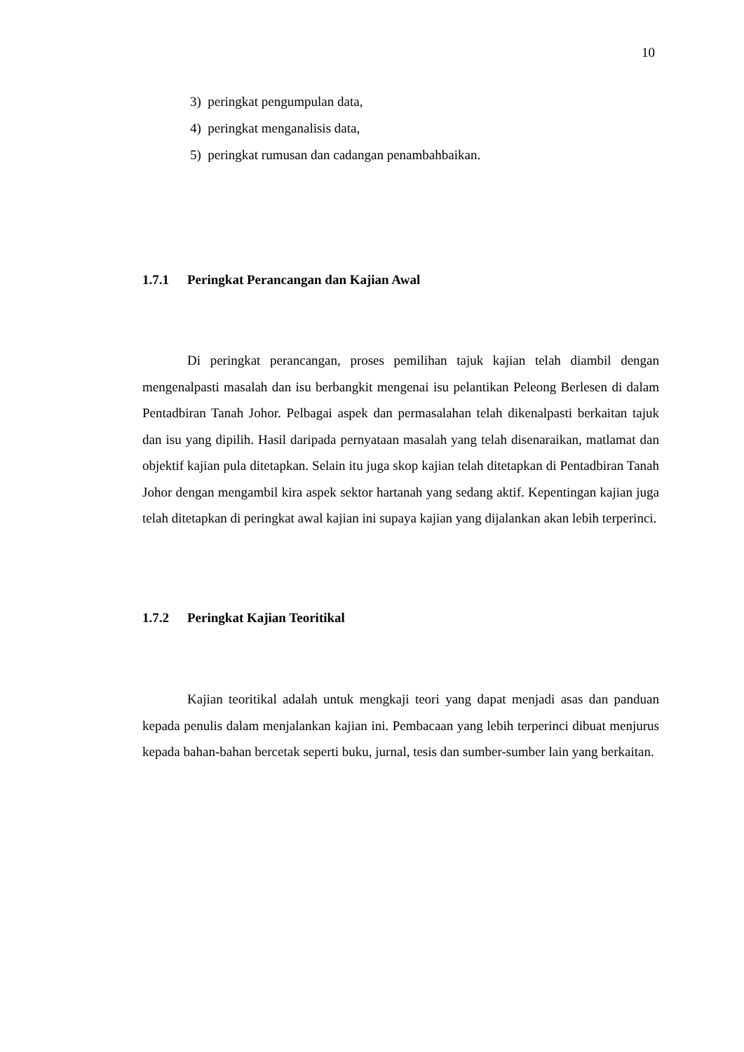10
3) peringkat pengumpulan data,
4) peringkat menganalisis data,
5) peringkat rumusan dan cadangan penambahbaikan.
1.7.1 Peringkat Perancangan dan Kajian Awal
Di peringkat perancangan, proses pemilihan tajuk kajian telah diambil dengan mengenalpasti masalah dan isu berbangkit mengenai isu pelantikan Peleong Berlesen di dalam Pentadbiran Tanah Johor. Pelbagai aspek dan permasalahan telah dikenalpasti berkaitan tajuk dan isu yang dipilih. Hasil daripada pernyataan masalah yang telah disenaraikan, matlamat dan objektif kajian pula ditetapkan. Selain itu juga skop kajian telah ditetapkan di Pentadbiran Tanah Johor dengan mengambil kira aspek sektor hartanah yang sedang aktif. Kepentingan kajian juga telah ditetapkan di peringkat awal kajian ini supaya kajian yang dijalankan akan lebih terperinci.
1.7.2 Peringkat Kajian Teoritikal
Kajian teoritikal adalah untuk mengkaji teori yang dapat menjadi asas dan panduan kepada penulis dalam menjalankan kajian ini. Pembacaan yang lebih terperinci dibuat menjurus kepada bahan-bahan bercetak seperti buku, jurnal, tesis dan sumber-sumber lain yang berkaitan.